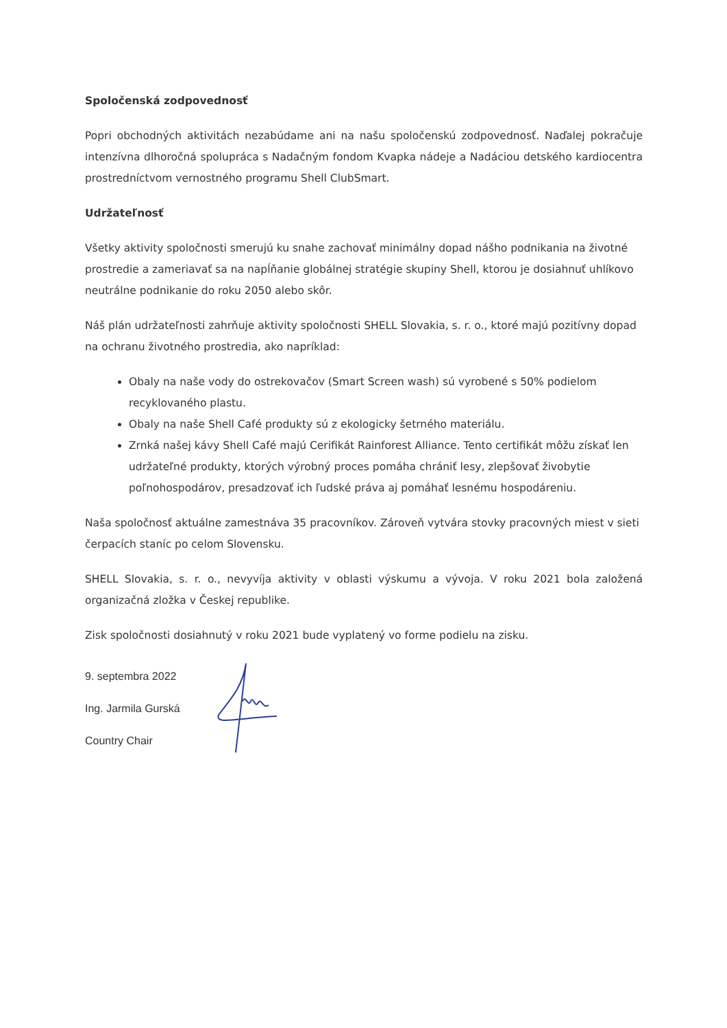Spoločenská zodpovednosť
Popri obchodných aktivitách nezabúdame ani na našu spoločenskú zodpovednosť. Naďalej pokračuje intenzívna dlhoročná spolupráca s Nadačným fondom Kvapka nádeje a Nadáciou detského kardiocentra prostredníctvom vernostného programu Shell ClubSmart.
Udržateľnosť
Všetky aktivity spoločnosti smerujú ku snahe zachovať minimálny dopad nášho podnikania na životné prostredie a zameriavať sa na napĺňanie globálnej stratégie skupiny Shell, ktorou je dosiahnuť uhlíkovo neutrálne podnikanie do roku 2050 alebo skôr.
Náš plán udržateľnosti zahrňuje aktivity spoločnosti SHELL Slovakia, s. r. o., ktoré majú pozitívny dopad na ochranu životného prostredia, ako napríklad:
Obaly na naše vody do ostrekovačov (Smart Screen wash) sú vyrobené s 50% podielom recyklovaného plastu.
Obaly na naše Shell Café produkty sú z ekologicky šetrného materiálu.
Zrnká našej kávy Shell Café majú Cerifikát Rainforest Alliance. Tento certifikát môžu získať len udržateľné produkty, ktorých výrobný proces pomáha chrániť lesy, zlepšovať živobytie poľnohospodárov, presadzovať ich ľudské práva aj pomáhať lesnému hospodáreniu.
Naša spoločnosť aktuálne zamestnáva 35 pracovníkov. Zároveň vytvára stovky pracovných miest v sieti čerpacích staníc po celom Slovensku.
SHELL Slovakia, s. r. o., nevyvíja aktivity v oblasti výskumu a vývoja. V roku 2021 bola založená organizačná zložka v Českej republike.
Zisk spoločnosti dosiahnutý v roku 2021 bude vyplatený vo forme podielu na zisku.
9. septembra 2022
Ing. Jarmila Gurská
Country Chair